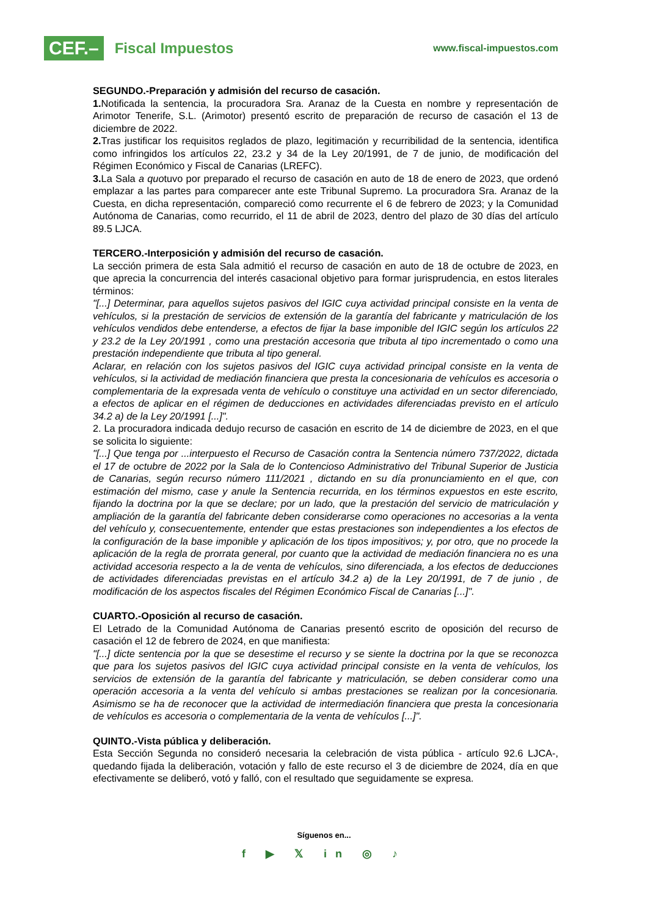CEF.– Fiscal Impuestos
www.fiscal-impuestos.com
SEGUNDO.-Preparación y admisión del recurso de casación.
1. Notificada la sentencia, la procuradora Sra. Aranaz de la Cuesta en nombre y representación de Arimotor Tenerife, S.L. (Arimotor) presentó escrito de preparación de recurso de casación el 13 de diciembre de 2022.
2. Tras justificar los requisitos reglados de plazo, legitimación y recurribilidad de la sentencia, identifica como infringidos los artículos 22, 23.2 y 34 de la Ley 20/1991, de 7 de junio, de modificación del Régimen Económico y Fiscal de Canarias (LREFC).
3. La Sala a quotuvo por preparado el recurso de casación en auto de 18 de enero de 2023, que ordenó emplazar a las partes para comparecer ante este Tribunal Supremo. La procuradora Sra. Aranaz de la Cuesta, en dicha representación, compareció como recurrente el 6 de febrero de 2023; y la Comunidad Autónoma de Canarias, como recurrido, el 11 de abril de 2023, dentro del plazo de 30 días del artículo 89.5 LJCA.
TERCERO.-Interposición y admisión del recurso de casación.
La sección primera de esta Sala admitió el recurso de casación en auto de 18 de octubre de 2023, en que aprecia la concurrencia del interés casacional objetivo para formar jurisprudencia, en estos literales términos:
"[...] Determinar, para aquellos sujetos pasivos del IGIC cuya actividad principal consiste en la venta de vehículos, si la prestación de servicios de extensión de la garantía del fabricante y matriculación de los vehículos vendidos debe entenderse, a efectos de fijar la base imponible del IGIC según los artículos 22 y 23.2 de la Ley 20/1991 , como una prestación accesoria que tributa al tipo incrementado o como una prestación independiente que tributa al tipo general.
Aclarar, en relación con los sujetos pasivos del IGIC cuya actividad principal consiste en la venta de vehículos, si la actividad de mediación financiera que presta la concesionaria de vehículos es accesoria o complementaria de la expresada venta de vehículo o constituye una actividad en un sector diferenciado, a efectos de aplicar en el régimen de deducciones en actividades diferenciadas previsto en el artículo 34.2 a) de la Ley 20/1991 [...]".
2. La procuradora indicada dedujo recurso de casación en escrito de 14 de diciembre de 2023, en el que se solicita lo siguiente:
"[...] Que tenga por ...interpuesto el Recurso de Casación contra la Sentencia número 737/2022, dictada el 17 de octubre de 2022 por la Sala de lo Contencioso Administrativo del Tribunal Superior de Justicia de Canarias, según recurso número 111/2021 , dictando en su día pronunciamiento en el que, con estimación del mismo, case y anule la Sentencia recurrida, en los términos expuestos en este escrito, fijando la doctrina por la que se declare; por un lado, que la prestación del servicio de matriculación y ampliación de la garantía del fabricante deben considerarse como operaciones no accesorias a la venta del vehículo y, consecuentemente, entender que estas prestaciones son independientes a los efectos de la configuración de la base imponible y aplicación de los tipos impositivos; y, por otro, que no procede la aplicación de la regla de prorrata general, por cuanto que la actividad de mediación financiera no es una actividad accesoria respecto a la de venta de vehículos, sino diferenciada, a los efectos de deducciones de actividades diferenciadas previstas en el artículo 34.2 a) de la Ley 20/1991, de 7 de junio , de modificación de los aspectos fiscales del Régimen Económico Fiscal de Canarias [...]".
CUARTO.-Oposición al recurso de casación.
El Letrado de la Comunidad Autónoma de Canarias presentó escrito de oposición del recurso de casación el 12 de febrero de 2024, en que manifiesta:
"[...] dicte sentencia por la que se desestime el recurso y se siente la doctrina por la que se reconozca que para los sujetos pasivos del IGIC cuya actividad principal consiste en la venta de vehículos, los servicios de extensión de la garantía del fabricante y matriculación, se deben considerar como una operación accesoria a la venta del vehículo si ambas prestaciones se realizan por la concesionaria. Asimismo se ha de reconocer que la actividad de intermediación financiera que presta la concesionaria de vehículos es accesoria o complementaria de la venta de vehículos [...]".
QUINTO.-Vista pública y deliberación.
Esta Sección Segunda no consideró necesaria la celebración de vista pública - artículo 92.6 LJCA-, quedando fijada la deliberación, votación y fallo de este recurso el 3 de diciembre de 2024, día en que efectivamente se deliberó, votó y falló, con el resultado que seguidamente se expresa.
Síguenos en...
f ▶ 𝕏 in ◎ ♪